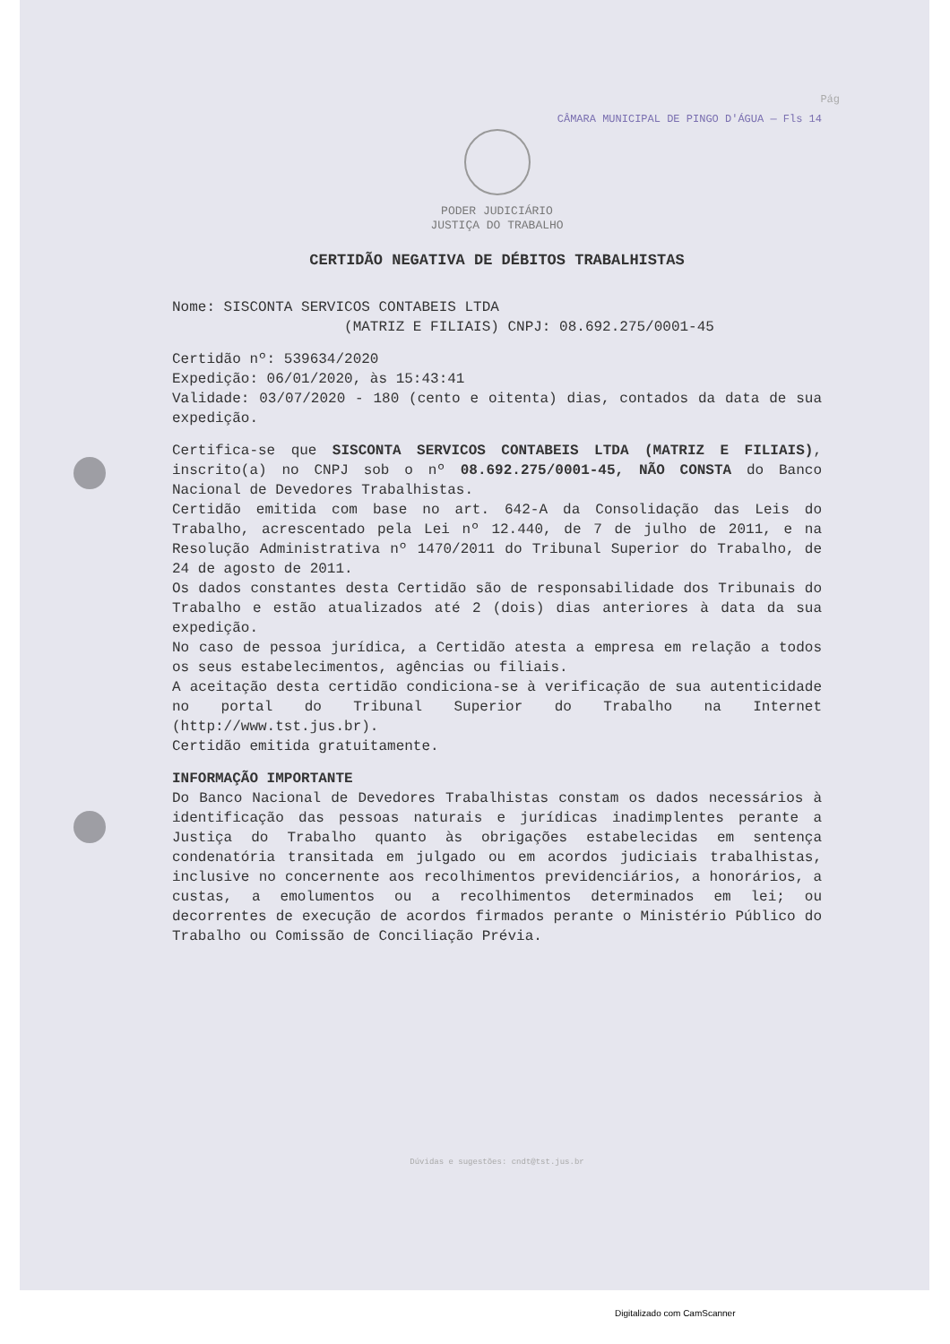Pág
CÂMARA MUNICIPAL DE PINGO D'ÁGUA — Fls 14
PODER JUDICIÁRIO
JUSTIÇA DO TRABALHO
CERTIDÃO NEGATIVA DE DÉBITOS TRABALHISTAS
Nome: SISCONTA SERVICOS CONTABEIS LTDA
(MATRIZ E FILIAIS) CNPJ: 08.692.275/0001-45
Certidão nº: 539634/2020
Expedição: 06/01/2020, às 15:43:41
Validade: 03/07/2020 - 180 (cento e oitenta) dias, contados da data de sua expedição.
Certifica-se que SISCONTA SERVICOS CONTABEIS LTDA (MATRIZ E FILIAIS), inscrito(a) no CNPJ sob o nº 08.692.275/0001-45, NÃO CONSTA do Banco Nacional de Devedores Trabalhistas.
Certidão emitida com base no art. 642-A da Consolidação das Leis do Trabalho, acrescentado pela Lei nº 12.440, de 7 de julho de 2011, e na Resolução Administrativa nº 1470/2011 do Tribunal Superior do Trabalho, de 24 de agosto de 2011.
Os dados constantes desta Certidão são de responsabilidade dos Tribunais do Trabalho e estão atualizados até 2 (dois) dias anteriores à data da sua expedição.
No caso de pessoa jurídica, a Certidão atesta a empresa em relação a todos os seus estabelecimentos, agências ou filiais.
A aceitação desta certidão condiciona-se à verificação de sua autenticidade no portal do Tribunal Superior do Trabalho na Internet (http://www.tst.jus.br).
Certidão emitida gratuitamente.
INFORMAÇÃO IMPORTANTE
Do Banco Nacional de Devedores Trabalhistas constam os dados necessários à identificação das pessoas naturais e jurídicas inadimplentes perante a Justiça do Trabalho quanto às obrigações estabelecidas em sentença condenatória transitada em julgado ou em acordos judiciais trabalhistas, inclusive no concernente aos recolhimentos previdenciários, a honorários, a custas, a emolumentos ou a recolhimentos determinados em lei; ou decorrentes de execução de acordos firmados perante o Ministério Público do Trabalho ou Comissão de Conciliação Prévia.
Dúvidas e sugestões: cndt@tst.jus.br
Digitalizado com CamScanner